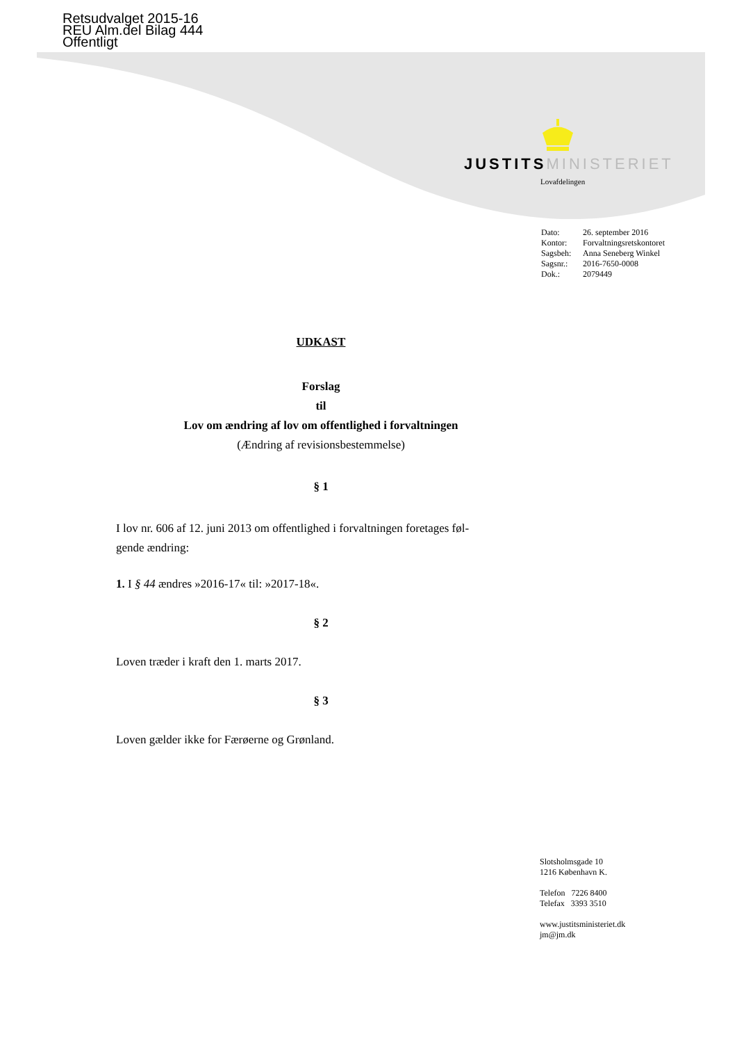Retsudvalget 2015-16
REU Alm.del Bilag 444
Offentligt
JUSTITS MINISTERIET
Lovafdelingen
Dato: 26. september 2016
Kontor: Forvaltningsretskontoret
Sagsbeh: Anna Seneberg Winkel
Sagsnr.: 2016-7650-0008
Dok.: 2079449
UDKAST
Forslag
til
Lov om ændring af lov om offentlighed i forvaltningen
(Ændring af revisionsbestemmelse)
§ 1
I lov nr. 606 af 12. juni 2013 om offentlighed i forvaltningen foretages føl-
gende ændring:
1. I § 44 ændres »2016-17« til: »2017-18«.
§ 2
Loven træder i kraft den 1. marts 2017.
§ 3
Loven gælder ikke for Færøerne og Grønland.
Slotsholmsgade 10
1216 København K.
Telefon 7226 8400
Telefax 3393 3510
www.justitsministeriet.dk
jm@jm.dk